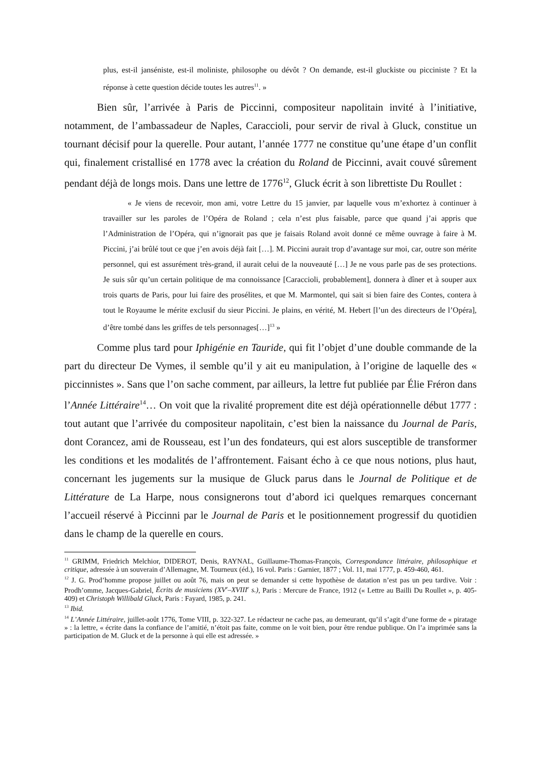plus, est-il janséniste, est-il moliniste, philosophe ou dévôt ? On demande, est-il gluckiste ou picciniste ? Et la réponse à cette question décide toutes les autres<sup>11</sup>. »
Bien sûr, l’arrivée à Paris de Piccinni, compositeur napolitain invité à l’initiative, notamment, de l’ambassadeur de Naples, Caraccioli, pour servir de rival à Gluck, constitue un tournant décisif pour la querelle. Pour autant, l’année 1777 ne constitue qu’une étape d’un conflit qui, finalement cristallisé en 1778 avec la création du Roland de Piccinni, avait couvé sûrement pendant déjà de longs mois. Dans une lettre de 1776<sup>12</sup>, Gluck écrit à son librettiste Du Roullet :
« Je viens de recevoir, mon ami, votre Lettre du 15 janvier, par laquelle vous m’exhortez à continuer à travailler sur les paroles de l’Opéra de Roland ; cela n’est plus faisable, parce que quand j’ai appris que l’Administration de l’Opéra, qui n’ignorait pas que je faisais Roland avoit donné ce même ouvrage à faire à M. Piccini, j’ai brûlé tout ce que j’en avois déjà fait […]. M. Piccini aurait trop d’avantage sur moi, car, outre son mérite personnel, qui est assurément très-grand, il aurait celui de la nouveauté […] Je ne vous parle pas de ses protections. Je suis sûr qu’un certain politique de ma connoissance [Caraccioli, probablement], donnera à dîner et à souper aux trois quarts de Paris, pour lui faire des prosélites, et que M. Marmontel, qui sait si bien faire des Contes, contera à tout le Royaume le mérite exclusif du sieur Piccini. Je plains, en vérité, M. Hebert [l’un des directeurs de l’Opéra], d’être tombé dans les griffes de tels personnages[…]<sup>13</sup> »
Comme plus tard pour Iphigénie en Tauride, qui fit l’objet d’une double commande de la part du directeur De Vymes, il semble qu’il y ait eu manipulation, à l’origine de laquelle des « piccinnistes ». Sans que l’on sache comment, par ailleurs, la lettre fut publiée par Élie Fréron dans l’Année Littéraire<sup>14</sup>… On voit que la rivalité proprement dite est déjà opérationnelle début 1777 : tout autant que l’arrivée du compositeur napolitain, c’est bien la naissance du Journal de Paris, dont Corancez, ami de Rousseau, est l’un des fondateurs, qui est alors susceptible de transformer les conditions et les modalités de l’affrontement. Faisant écho à ce que nous notions, plus haut, concernant les jugements sur la musique de Gluck parus dans le Journal de Politique et de Littérature de La Harpe, nous consignerons tout d’abord ici quelques remarques concernant l’accueil réservé à Piccinni par le Journal de Paris et le positionnement progressif du quotidien dans le champ de la querelle en cours.
<sup>11</sup> GRIMM, Friedrich Melchior, DIDEROT, Denis, RAYNAL, Guillaume-Thomas-François, Correspondance littéraire, philosophique et critique, adressée à un souverain d’Allemagne, M. Tourneux (éd.), 16 vol. Paris : Garnier, 1877 ; Vol. 11, mai 1777, p. 459-460, 461.
<sup>12</sup> J. G. Prod’homme propose juillet ou août 76, mais on peut se demander si cette hypothèse de datation n’est pas un peu tardive. Voir : Prodh’omme, Jacques-Gabriel, Écrits de musiciens (XV<sup>e</sup>–XVIII<sup>e</sup> s.), Paris : Mercure de France, 1912 (« Lettre au Bailli Du Roullet », p. 405-409) et Christoph Willibald Gluck, Paris : Fayard, 1985, p. 241.
<sup>13</sup> Ibid.
<sup>14</sup> L’Année Littéraire, juillet-août 1776, Tome VIII, p. 322-327. Le rédacteur ne cache pas, au demeurant, qu’il s’agit d’une forme de « piratage » : la lettre, « écrite dans la confiance de l’amitié, n’étoit pas faite, comme on le voit bien, pour être rendue publique. On l’a imprimée sans la participation de M. Gluck et de la personne à qui elle est adressée. »